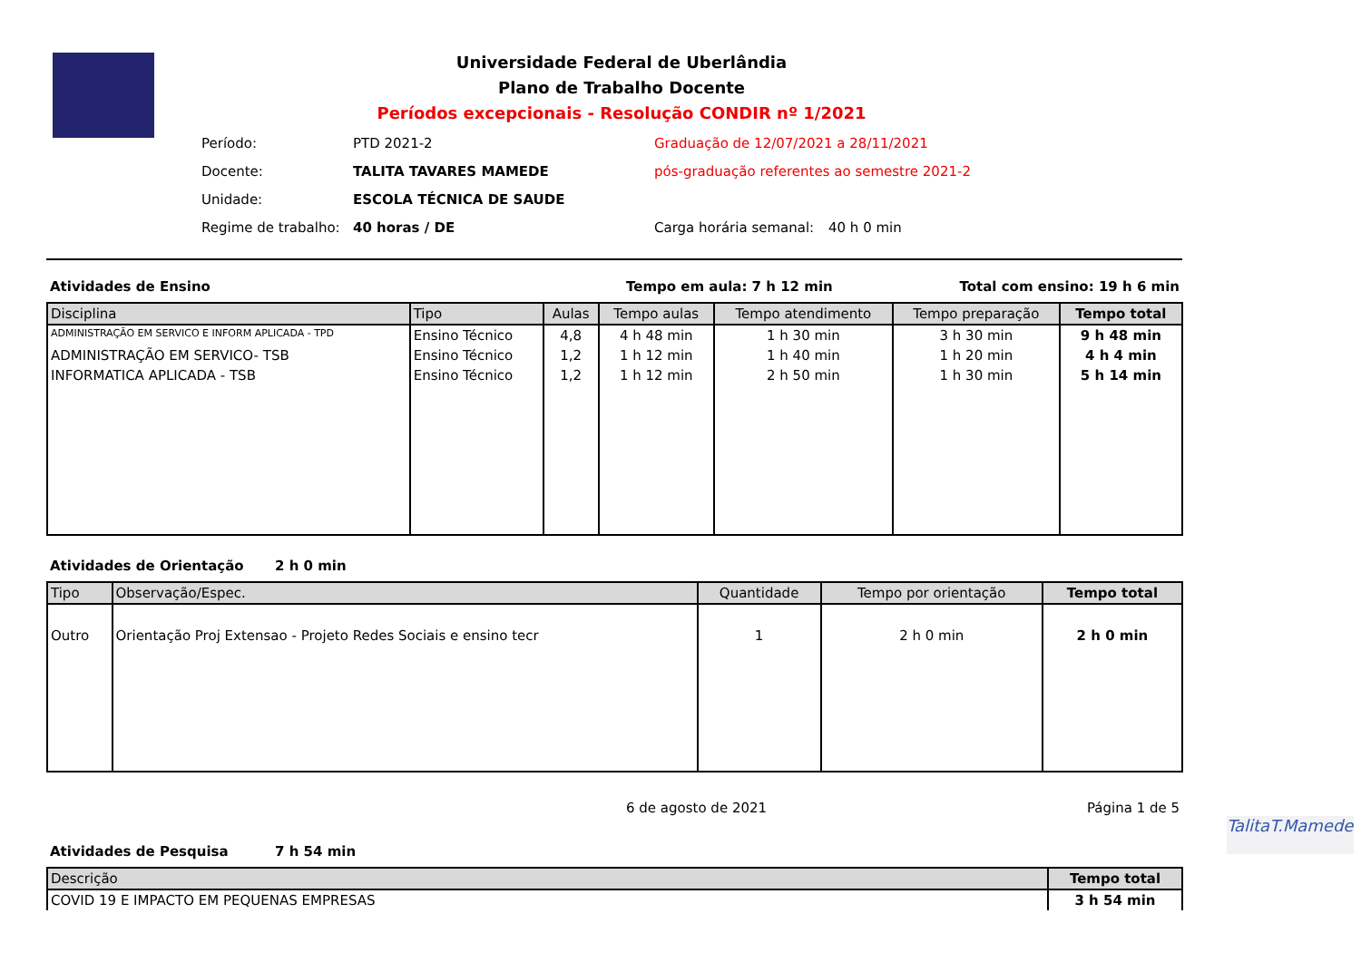Universidade Federal de Uberlândia
Plano de Trabalho Docente
Períodos excepcionais - Resolução CONDIR nº 1/2021
| Período: | PTD 2021-2 | Graduação de 12/07/2021 a 28/11/2021 | |
| Docente: | TALITA TAVARES MAMEDE | pós-graduação referentes ao semestre 2021-2 | |
| Unidade: | ESCOLA TÉCNICA DE SAUDE | | |
| Regime de trabalho: | 40 horas / DE | Carga horária semanal: | 40 h 0 min |
Atividades de Ensino Tempo em aula: 7 h 12 min Total com ensino: 19 h 6 min
| Disciplina | Tipo | Aulas | Tempo aulas | Tempo atendimento | Tempo preparação | Tempo total |
| --- | --- | --- | --- | --- | --- | --- |
| ADMINISTRAÇÃO EM SERVICO E INFORM APLICADA - TPD | Ensino Técnico | 4,8 | 4 h 48 min | 1 h 30 min | 3 h 30 min | 9 h 48 min |
| ADMINISTRAÇÃO EM SERVICO- TSB | Ensino Técnico | 1,2 | 1 h 12 min | 1 h 40 min | 1 h 20 min | 4 h 4 min |
| INFORMATICA APLICADA - TSB | Ensino Técnico | 1,2 | 1 h 12 min | 2 h 50 min | 1 h 30 min | 5 h 14 min |
Atividades de Orientação 2 h 0 min
| Tipo | Observação/Espec. | Quantidade | Tempo por orientação | Tempo total |
| --- | --- | --- | --- | --- |
| Outro | Orientação Proj Extensao - Projeto Redes Sociais e ensino tecr | 1 | 2 h 0 min | 2 h 0 min |
6 de agosto de 2021 Página 1 de 5
TalitaT.Mamede
Atividades de Pesquisa 7 h 54 min
| Descrição | Tempo total |
| --- | --- |
| COVID 19 E IMPACTO EM PEQUENAS EMPRESAS | 3 h 54 min |